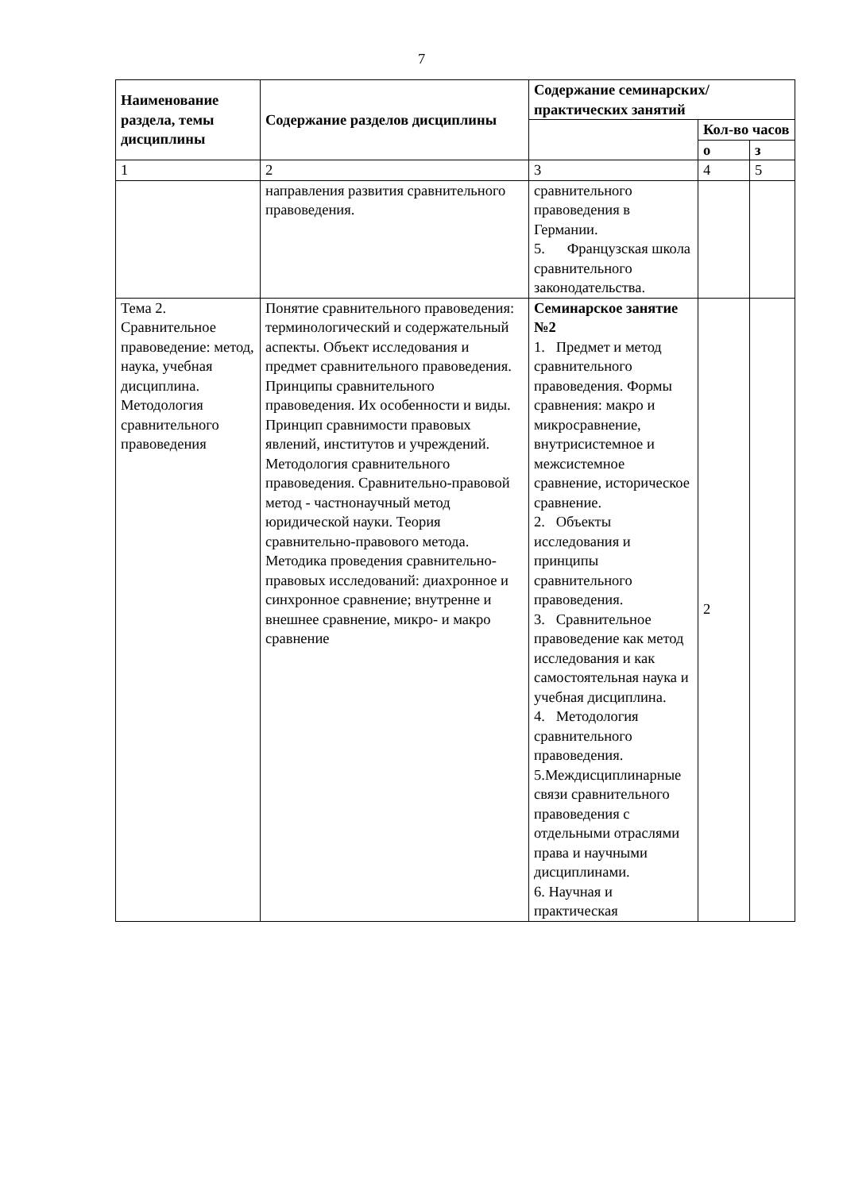7
| Наименование раздела, темы дисциплины | Содержание разделов дисциплины | Содержание семинарских/практических занятий | | |
| --- | --- | --- | --- | --- |
| | | | Кол-во часов | |
| | | | о | з |
| 1 | 2 | 3 | 4 | 5 |
| | направления развития сравнительного правоведения. | сравнительного правоведения в Германии. 5. Французская школа сравнительного законодательства. | | |
| Тема 2. Сравнительное правоведение: метод, наука, учебная дисциплина. Методология сравнительного правоведения | Понятие сравнительного правоведения: терминологический и содержательный аспекты. Объект исследования и предмет сравнительного правоведения. Принципы сравнительного правоведения. Их особенности и виды. Принцип сравнимости правовых явлений, институтов и учреждений. Методология сравнительного правоведения. Сравнительно-правовой метод - частнонаучный метод юридической науки. Теория сравнительно-правового метода. Методика проведения сравнительно-правовых исследований: диахронное и синхронное сравнение; внутренне и внешнее сравнение, микро- и макро сравнение | Семинарское занятие №2 1. Предмет и метод сравнительного правоведения. Формы сравнения: макро и микросравнение, внутрисистемное и межсистемное сравнение, историческое сравнение. 2. Объекты исследования и принципы сравнительного правоведения. 3. Сравнительное правоведение как метод исследования и как самостоятельная наука и учебная дисциплина. 4. Методология сравнительного правоведения. 5.Междисциплинарные связи сравнительного правоведения с отдельными отраслями права и научными дисциплинами. 6. Научная и практическая | 2 | |